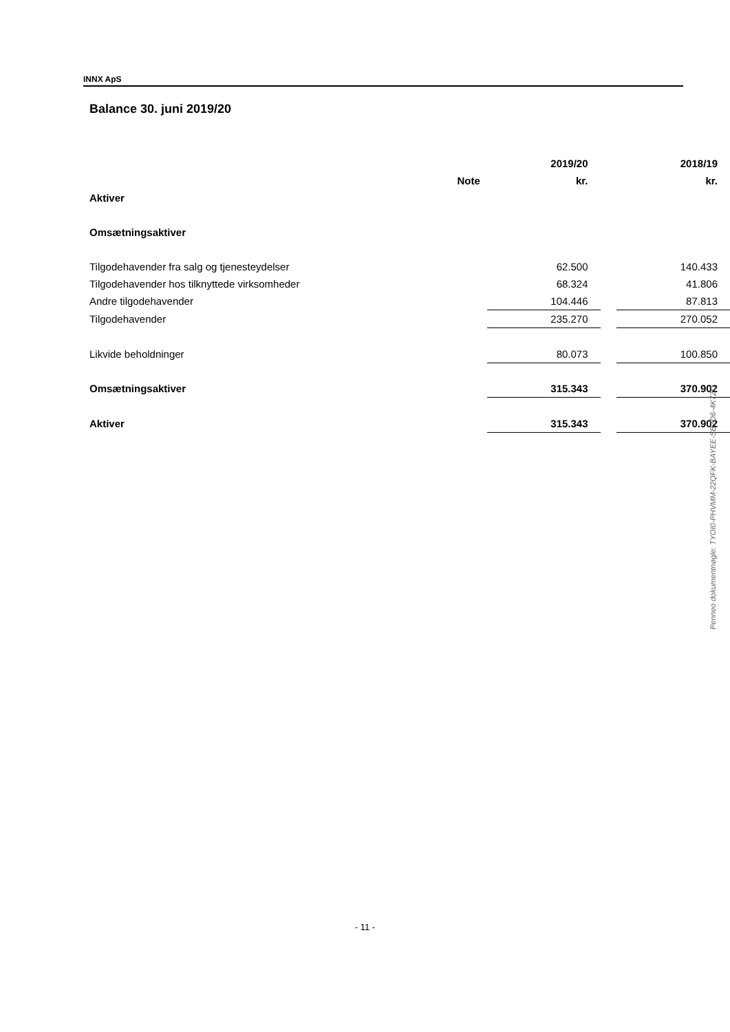INNX ApS
Balance 30. juni 2019/20
| | | 2019/20 | | 2018/19 |
| | Note | kr. | | kr. |
| Aktiver | | | | |
| Omsætningsaktiver | | | | |
| Tilgodehavender fra salg og tjenesteydelser | | 62.500 | | 140.433 |
| Tilgodehavender hos tilknyttede virksomheder | | 68.324 | | 41.806 |
| Andre tilgodehavender | | 104.446 | | 87.813 |
| Tilgodehavender | | 235.270 | | 270.052 |
| Likvide beholdninger | | 80.073 | | 100.850 |
| Omsætningsaktiver | | 315.343 | | 370.902 |
| Aktiver | | 315.343 | | 370.902 |
Penneo dokumentnøgle: TYOI0-PHVMM-22QFK-BAYEE-SBZD6-4K7ZQ
- 11 -